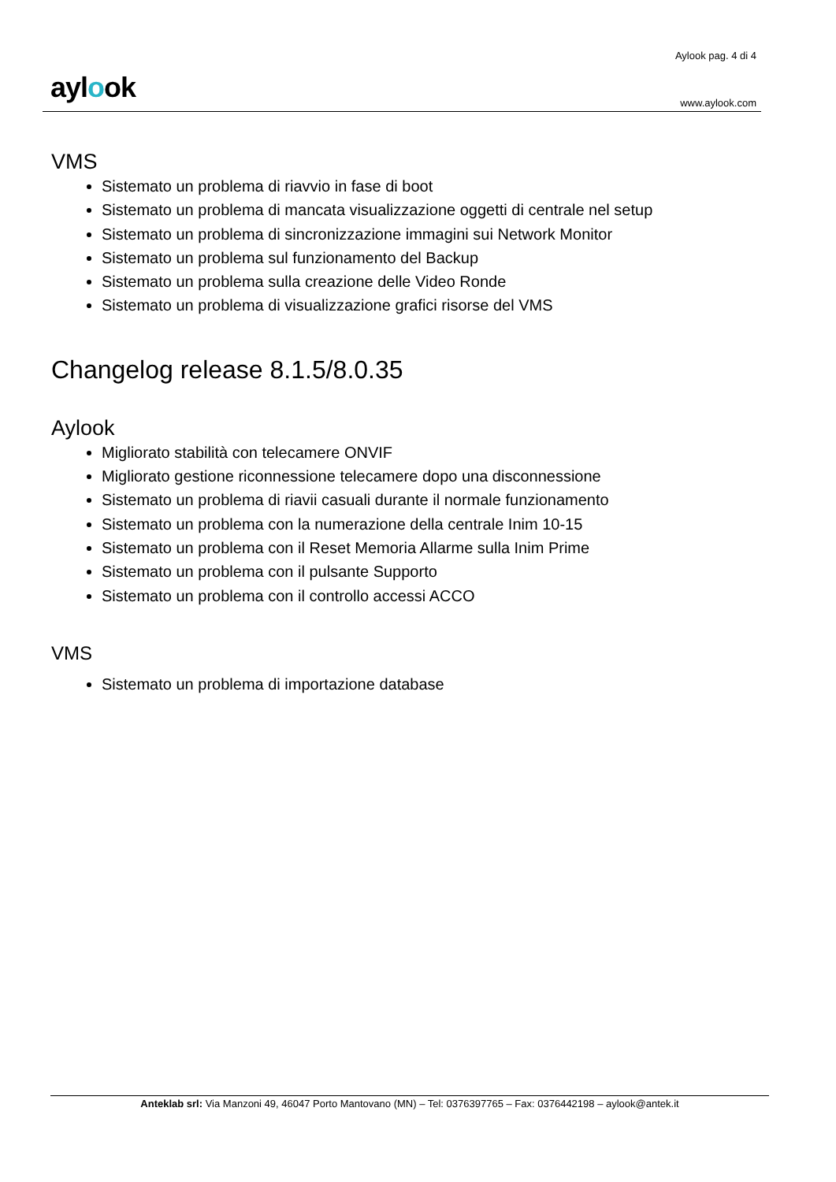aylook
Aylook pag. 4 di 4
www.aylook.com
VMS
Sistemato un problema di riavvio in fase di boot
Sistemato un problema di mancata visualizzazione oggetti di centrale nel setup
Sistemato un problema di sincronizzazione immagini sui Network Monitor
Sistemato un problema sul funzionamento del Backup
Sistemato un problema sulla creazione delle Video Ronde
Sistemato un problema di visualizzazione grafici risorse del VMS
Changelog release 8.1.5/8.0.35
Aylook
Migliorato stabilità con telecamere ONVIF
Migliorato gestione riconnessione telecamere dopo una disconnessione
Sistemato un problema di riavii casuali durante il normale funzionamento
Sistemato un problema con la numerazione della centrale Inim 10-15
Sistemato un problema con il Reset Memoria Allarme sulla Inim Prime
Sistemato un problema con il pulsante Supporto
Sistemato un problema con il controllo accessi ACCO
VMS
Sistemato un problema di importazione database
Anteklab srl: Via Manzoni 49, 46047 Porto Mantovano (MN) – Tel: 0376397765 – Fax: 0376442198 – aylook@antek.it